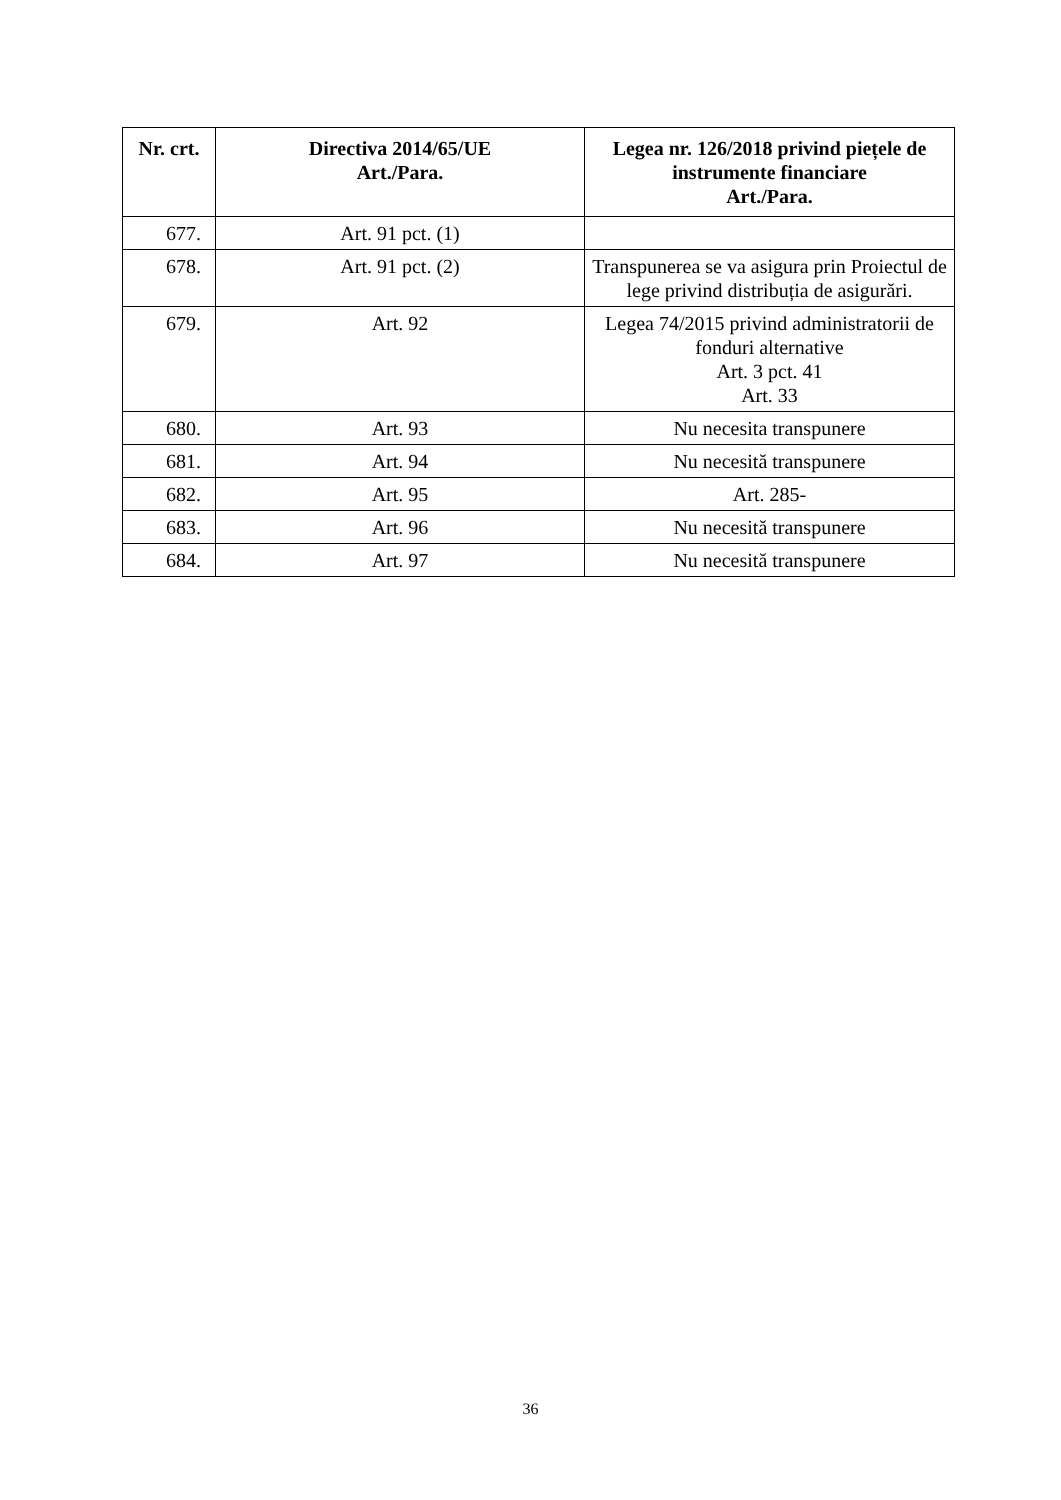| Nr. crt. | Directiva 2014/65/UE Art./Para. | Legea nr. 126/2018 privind piețele de instrumente financiare Art./Para. |
| --- | --- | --- |
| 677. | Art. 91 pct. (1) | |
| 678. | Art. 91 pct. (2) | Transpunerea se va asigura prin Proiectul de lege privind distribuția de asigurări. |
| 679. | Art. 92 | Legea 74/2015 privind administratorii de fonduri alternative Art. 3 pct. 41 Art. 33 |
| 680. | Art. 93 | Nu necesita transpunere |
| 681. | Art. 94 | Nu necesită transpunere |
| 682. | Art. 95 | Art. 285- |
| 683. | Art. 96 | Nu necesită transpunere |
| 684. | Art. 97 | Nu necesită transpunere |
36